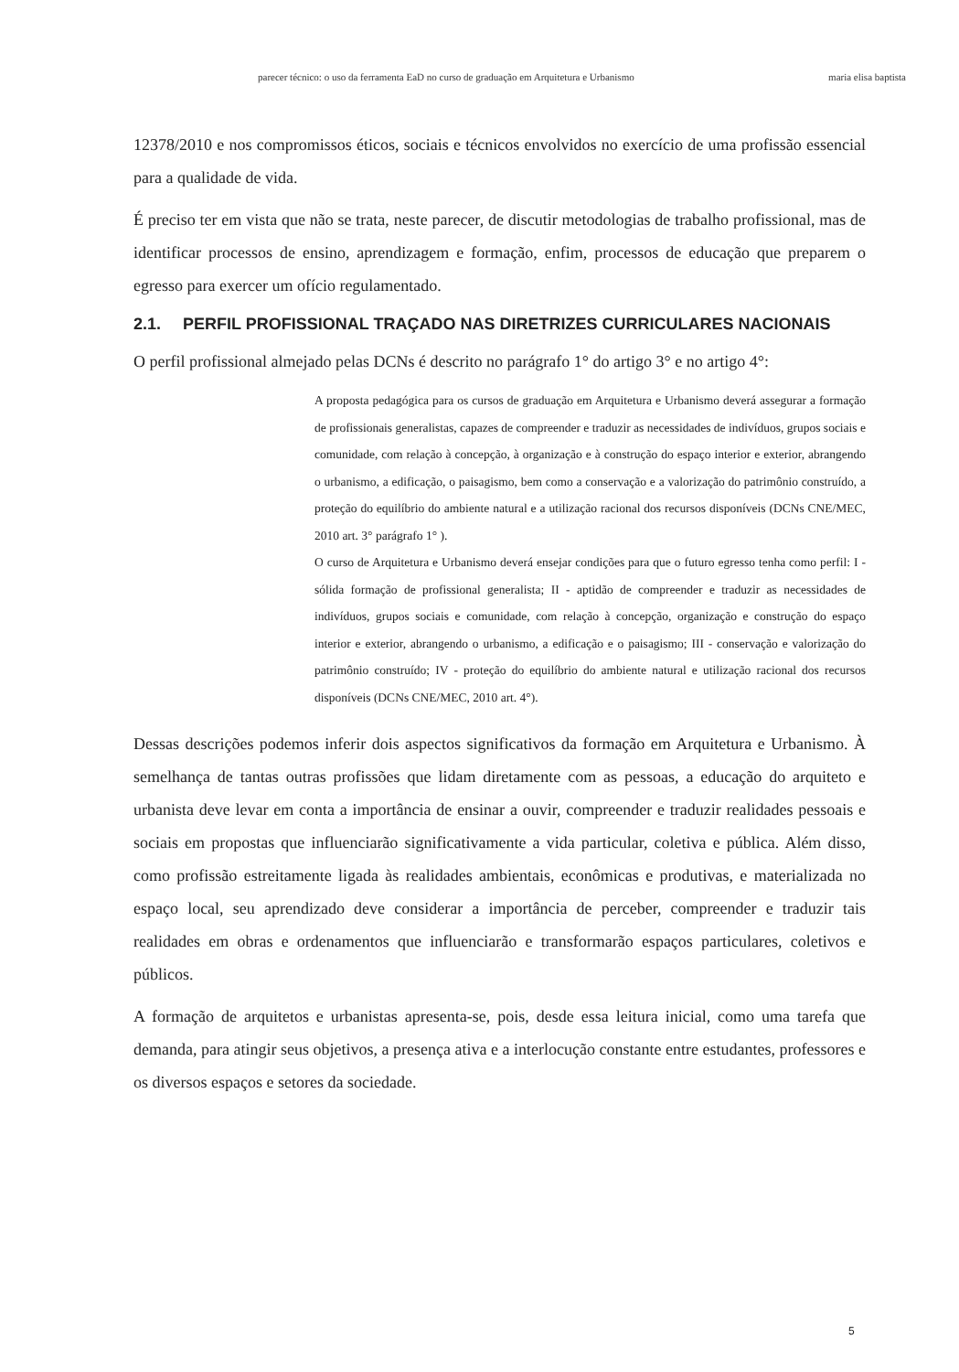parecer técnico: o uso da ferramenta EaD no curso de graduação em Arquitetura e Urbanismo maria elisa baptista
12378/2010 e nos compromissos éticos, sociais e técnicos envolvidos no exercício de uma profissão essencial para a qualidade de vida.
É preciso ter em vista que não se trata, neste parecer, de discutir metodologias de trabalho profissional, mas de identificar processos de ensino, aprendizagem e formação, enfim, processos de educação que preparem o egresso para exercer um ofício regulamentado.
2.1. PERFIL PROFISSIONAL TRAÇADO NAS DIRETRIZES CURRICULARES NACIONAIS
O perfil profissional almejado pelas DCNs é descrito no parágrafo 1° do artigo 3° e no artigo 4°:
A proposta pedagógica para os cursos de graduação em Arquitetura e Urbanismo deverá assegurar a formação de profissionais generalistas, capazes de compreender e traduzir as necessidades de indivíduos, grupos sociais e comunidade, com relação à concepção, à organização e à construção do espaço interior e exterior, abrangendo o urbanismo, a edificação, o paisagismo, bem como a conservação e a valorização do patrimônio construído, a proteção do equilíbrio do ambiente natural e a utilização racional dos recursos disponíveis (DCNs CNE/MEC, 2010 art. 3° parágrafo 1° ).
O curso de Arquitetura e Urbanismo deverá ensejar condições para que o futuro egresso tenha como perfil: I - sólida formação de profissional generalista; II - aptidão de compreender e traduzir as necessidades de indivíduos, grupos sociais e comunidade, com relação à concepção, organização e construção do espaço interior e exterior, abrangendo o urbanismo, a edificação e o paisagismo; III - conservação e valorização do patrimônio construído; IV - proteção do equilíbrio do ambiente natural e utilização racional dos recursos disponíveis (DCNs CNE/MEC, 2010 art. 4°).
Dessas descrições podemos inferir dois aspectos significativos da formação em Arquitetura e Urbanismo. À semelhança de tantas outras profissões que lidam diretamente com as pessoas, a educação do arquiteto e urbanista deve levar em conta a importância de ensinar a ouvir, compreender e traduzir realidades pessoais e sociais em propostas que influenciarão significativamente a vida particular, coletiva e pública. Além disso, como profissão estreitamente ligada às realidades ambientais, econômicas e produtivas, e materializada no espaço local, seu aprendizado deve considerar a importância de perceber, compreender e traduzir tais realidades em obras e ordenamentos que influenciarão e transformarão espaços particulares, coletivos e públicos.
A formação de arquitetos e urbanistas apresenta-se, pois, desde essa leitura inicial, como uma tarefa que demanda, para atingir seus objetivos, a presença ativa e a interlocução constante entre estudantes, professores e os diversos espaços e setores da sociedade.
5